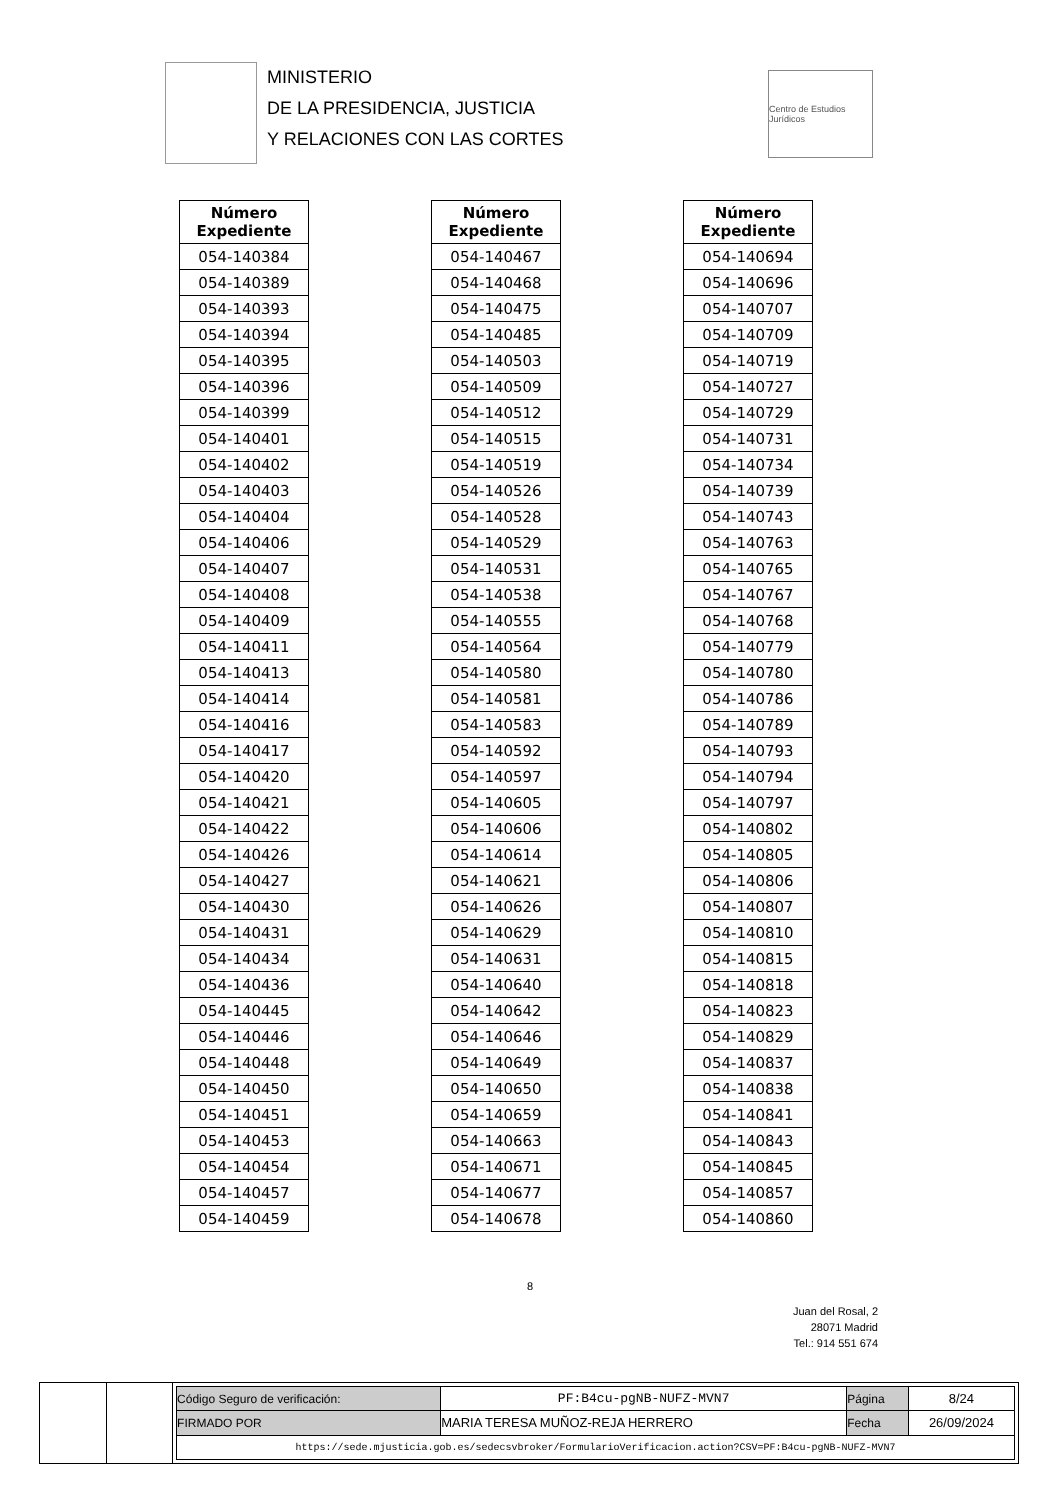MINISTERIO
DE LA PRESIDENCIA, JUSTICIA
Y RELACIONES CON LAS CORTES
Centro de Estudios Jurídicos
| Número Expediente |
| --- |
| 054-140384 |
| 054-140389 |
| 054-140393 |
| 054-140394 |
| 054-140395 |
| 054-140396 |
| 054-140399 |
| 054-140401 |
| 054-140402 |
| 054-140403 |
| 054-140404 |
| 054-140406 |
| 054-140407 |
| 054-140408 |
| 054-140409 |
| 054-140411 |
| 054-140413 |
| 054-140414 |
| 054-140416 |
| 054-140417 |
| 054-140420 |
| 054-140421 |
| 054-140422 |
| 054-140426 |
| 054-140427 |
| 054-140430 |
| 054-140431 |
| 054-140434 |
| 054-140436 |
| 054-140445 |
| 054-140446 |
| 054-140448 |
| 054-140450 |
| 054-140451 |
| 054-140453 |
| 054-140454 |
| 054-140457 |
| 054-140459 |
| Número Expediente |
| --- |
| 054-140467 |
| 054-140468 |
| 054-140475 |
| 054-140485 |
| 054-140503 |
| 054-140509 |
| 054-140512 |
| 054-140515 |
| 054-140519 |
| 054-140526 |
| 054-140528 |
| 054-140529 |
| 054-140531 |
| 054-140538 |
| 054-140555 |
| 054-140564 |
| 054-140580 |
| 054-140581 |
| 054-140583 |
| 054-140592 |
| 054-140597 |
| 054-140605 |
| 054-140606 |
| 054-140614 |
| 054-140621 |
| 054-140626 |
| 054-140629 |
| 054-140631 |
| 054-140640 |
| 054-140642 |
| 054-140646 |
| 054-140649 |
| 054-140650 |
| 054-140659 |
| 054-140663 |
| 054-140671 |
| 054-140677 |
| 054-140678 |
| Número Expediente |
| --- |
| 054-140694 |
| 054-140696 |
| 054-140707 |
| 054-140709 |
| 054-140719 |
| 054-140727 |
| 054-140729 |
| 054-140731 |
| 054-140734 |
| 054-140739 |
| 054-140743 |
| 054-140763 |
| 054-140765 |
| 054-140767 |
| 054-140768 |
| 054-140779 |
| 054-140780 |
| 054-140786 |
| 054-140789 |
| 054-140793 |
| 054-140794 |
| 054-140797 |
| 054-140802 |
| 054-140805 |
| 054-140806 |
| 054-140807 |
| 054-140810 |
| 054-140815 |
| 054-140818 |
| 054-140823 |
| 054-140829 |
| 054-140837 |
| 054-140838 |
| 054-140841 |
| 054-140843 |
| 054-140845 |
| 054-140857 |
| 054-140860 |
8
Juan del Rosal, 2
28071 Madrid
Tel.: 914 551 674
| Código Seguro de verificación: | PF:B4cu-pgNB-NUFZ-MVN7 | Página | 8/24 |
| FIRMADO POR | MARIA TERESA MUÑOZ-REJA HERRERO | Fecha | 26/09/2024 |
| https://sede.mjusticia.gob.es/sedecsvbroker/FormularioVerificacion.action?CSV=PF:B4cu-pgNB-NUFZ-MVN7 | | | |